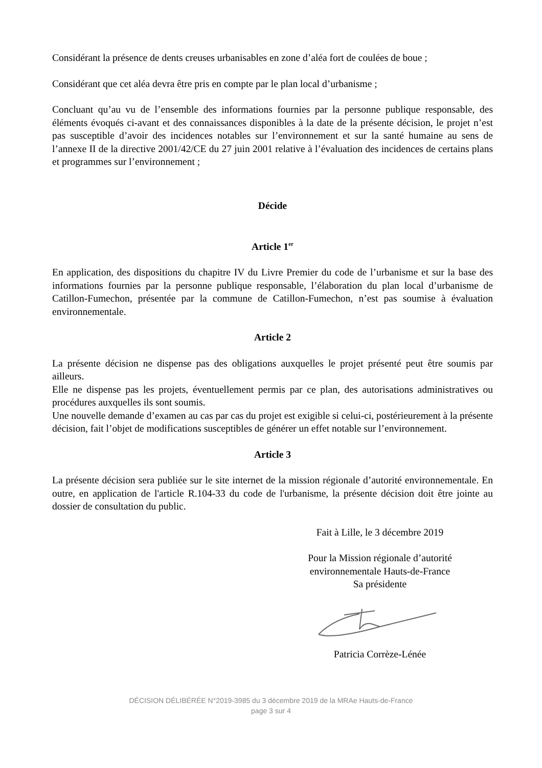Considérant la présence de dents creuses urbanisables en zone d’aléa fort de coulées de boue ;
Considérant que cet aléa devra être pris en compte par le plan local d’urbanisme ;
Concluant qu’au vu de l’ensemble des informations fournies par la personne publique responsable, des éléments évoqués ci-avant et des connaissances disponibles à la date de la présente décision, le projet n’est pas susceptible d’avoir des incidences notables sur l’environnement et sur la santé humaine au sens de l’annexe II de la directive 2001/42/CE du 27 juin 2001 relative à l’évaluation des incidences de certains plans et programmes sur l’environnement ;
Décide
Article 1<sup>er</sup>
En application, des dispositions du chapitre IV du Livre Premier du code de l’urbanisme et sur la base des informations fournies par la personne publique responsable, l’élaboration du plan local d’urbanisme de Catillon-Fumechon, présentée par la commune de Catillon-Fumechon, n’est pas soumise à évaluation environnementale.
Article 2
La présente décision ne dispense pas des obligations auxquelles le projet présenté peut être soumis par ailleurs.
Elle ne dispense pas les projets, éventuellement permis par ce plan, des autorisations administratives ou procédures auxquelles ils sont soumis.
Une nouvelle demande d’examen au cas par cas du projet est exigible si celui-ci, postérieurement à la présente décision, fait l’objet de modifications susceptibles de générer un effet notable sur l’environnement.
Article 3
La présente décision sera publiée sur le site internet de la mission régionale d’autorité environnementale. En outre, en application de l'article R.104-33 du code de l'urbanisme, la présente décision doit être jointe au dossier de consultation du public.
Fait à Lille, le 3 décembre 2019
Pour la Mission régionale d’autorité
environnementale Hauts-de-France
Sa présidente
Patricia Corrèze-Lénée
DÉCISION DÉLIBÉRÉE N°2019-3985 du 3 décembre 2019 de la MRAe Hauts-de-France
page 3 sur 4